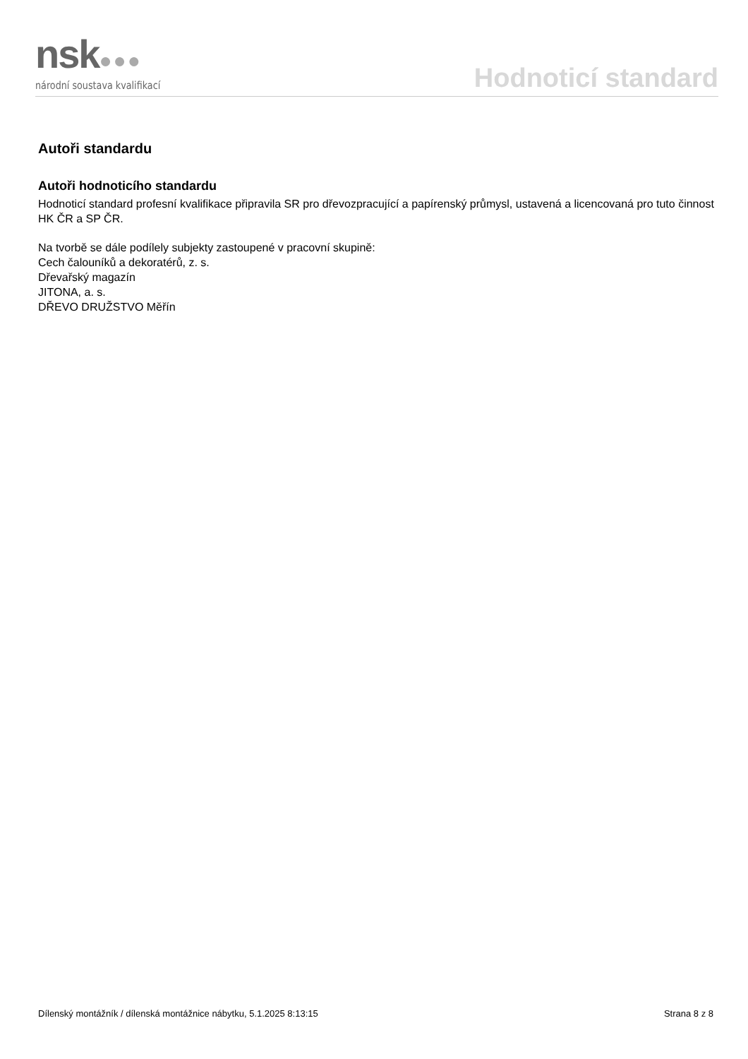nsk●●●
národní soustava kvalifikací
Hodnoticí standard
Autoři standardu
Autoři hodnoticího standardu
Hodnoticí standard profesní kvalifikace připravila SR pro dřevozpracující a papírenský průmysl, ustavená a licencovaná pro tuto činnost HK ČR a SP ČR.
Na tvorbě se dále podílely subjekty zastoupené v pracovní skupině:
Cech čalouníků a dekoratérů, z. s.
Dřevařský magazín
JITONA, a. s.
DŘEVO DRUŽSTVO Měřín
Dílenský montážník / dílenská montážnice nábytku, 5.1.2025 8:13:15 Strana 8 z 8